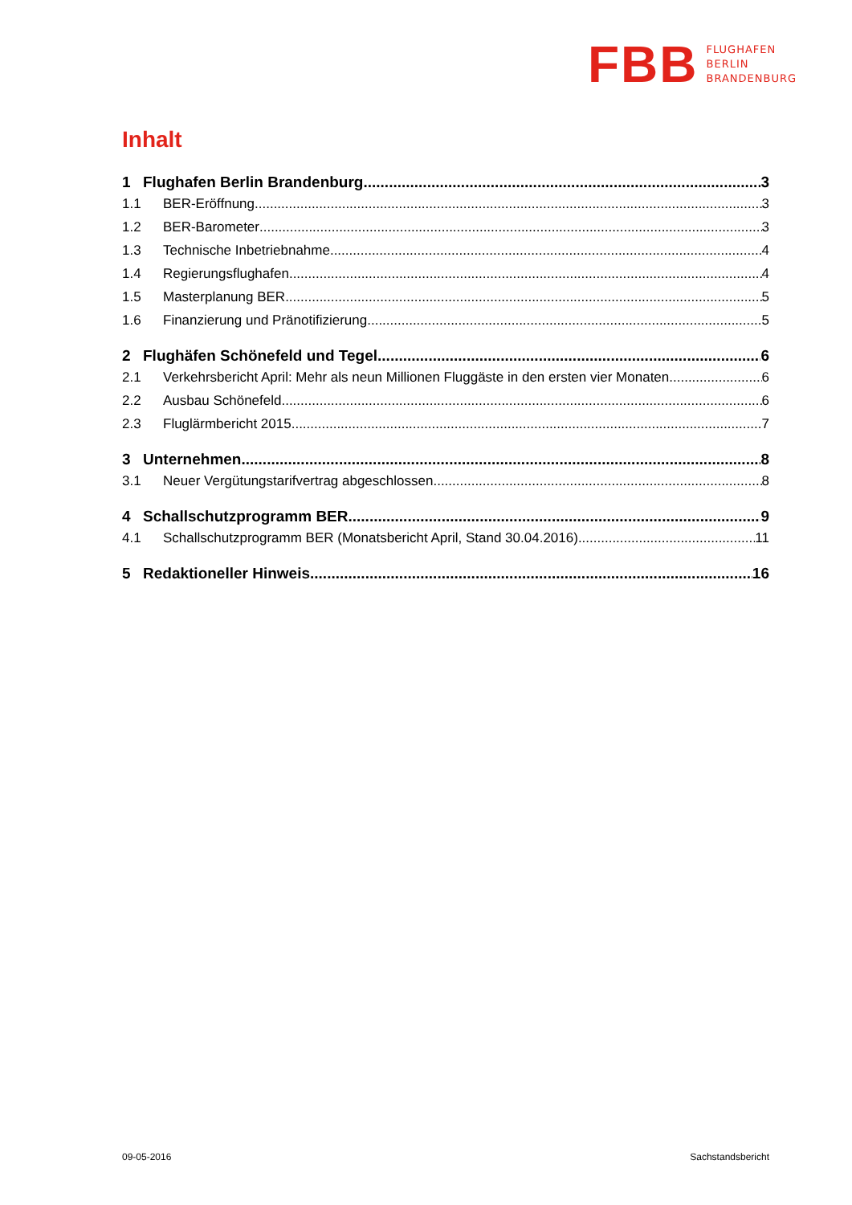FBB
FLUGHAFEN
BERLIN
BRANDENBURG
Inhalt
1 Flughafen Berlin Brandenburg 3
1.1 BER-Eröffnung 3
1.2 BER-Barometer 3
1.3 Technische Inbetriebnahme 4
1.4 Regierungsflughafen 4
1.5 Masterplanung BER 5
1.6 Finanzierung und Pränotifizierung 5
2 Flughäfen Schönefeld und Tegel 6
2.1 Verkehrsbericht April: Mehr als neun Millionen Fluggäste in den ersten vier Monaten 6
2.2 Ausbau Schönefeld 6
2.3 Fluglärmbericht 2015 7
3 Unternehmen 8
3.1 Neuer Vergütungstarifvertrag abgeschlossen 8
4 Schallschutzprogramm BER 9
4.1 Schallschutzprogramm BER (Monatsbericht April, Stand 30.04.2016) 11
5 Redaktioneller Hinweis 16
09-05-2016 Sachstandsbericht